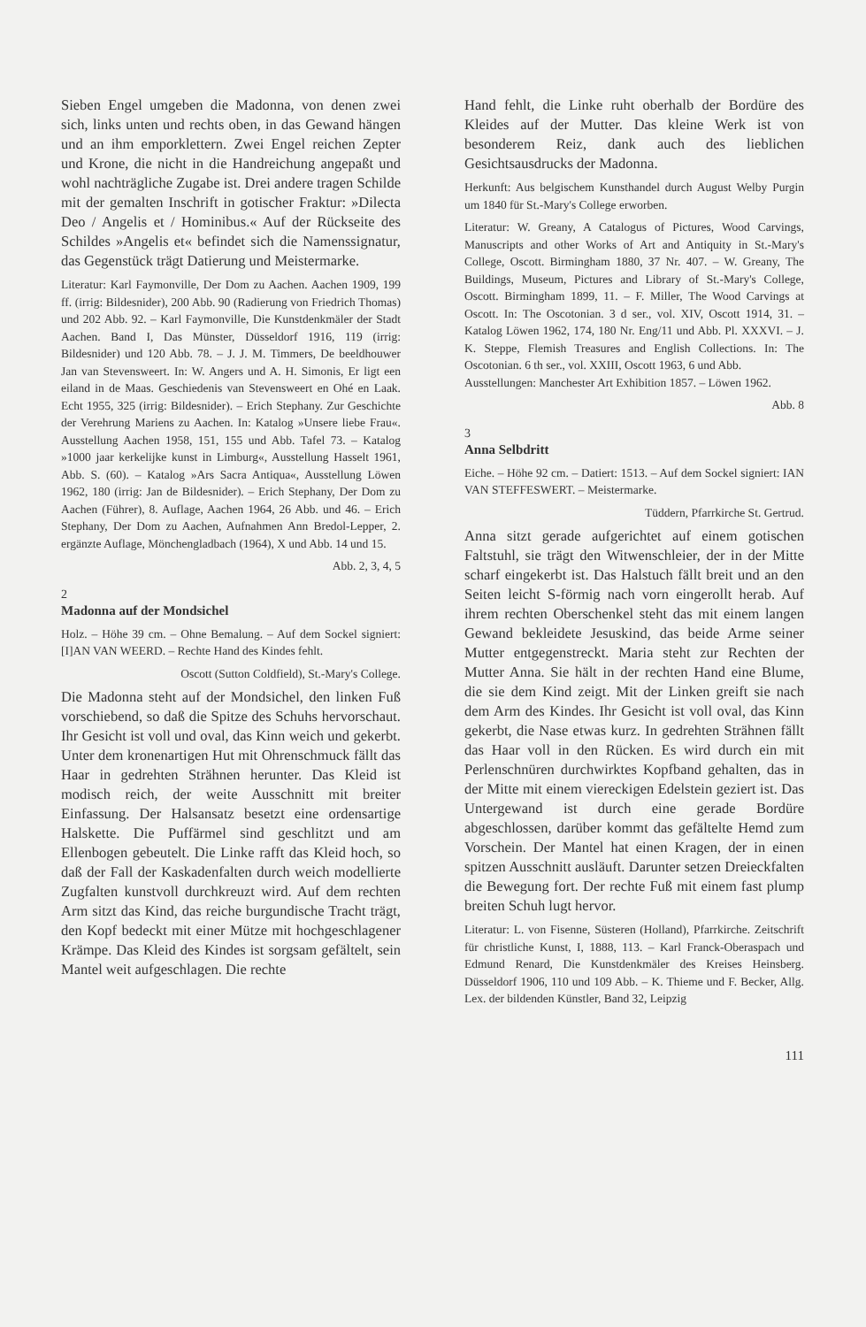Sieben Engel umgeben die Madonna, von denen zwei sich, links unten und rechts oben, in das Gewand hängen und an ihm emporklettern. Zwei Engel reichen Zepter und Krone, die nicht in die Handreichung angepaßt und wohl nachträgliche Zugabe ist. Drei andere tragen Schilde mit der gemalten Inschrift in gotischer Fraktur: »Dilecta Deo / Angelis et / Hominibus.« Auf der Rückseite des Schildes »Angelis et« befindet sich die Namenssignatur, das Gegenstück trägt Datierung und Meistermarke.
Literatur: Karl Faymonville, Der Dom zu Aachen. Aachen 1909, 199 ff. (irrig: Bildesnider), 200 Abb. 90 (Radierung von Friedrich Thomas) und 202 Abb. 92. – Karl Faymonville, Die Kunstdenkmäler der Stadt Aachen. Band I, Das Münster, Düsseldorf 1916, 119 (irrig: Bildesnider) und 120 Abb. 78. – J. J. M. Timmers, De beeldhouwer Jan van Stevensweert. In: W. Angers und A. H. Simonis, Er ligt een eiland in de Maas. Geschiedenis van Stevensweert en Ohé en Laak. Echt 1955, 325 (irrig: Bildesnider). – Erich Stephany. Zur Geschichte der Verehrung Mariens zu Aachen. In: Katalog »Unsere liebe Frau«. Ausstellung Aachen 1958, 151, 155 und Abb. Tafel 73. – Katalog »1000 jaar kerkelijke kunst in Limburg«, Ausstellung Hasselt 1961, Abb. S. (60). – Katalog »Ars Sacra Antiqua«, Ausstellung Löwen 1962, 180 (irrig: Jan de Bildesnider). – Erich Stephany, Der Dom zu Aachen (Führer), 8. Auflage, Aachen 1964, 26 Abb. und 46. – Erich Stephany, Der Dom zu Aachen, Aufnahmen Ann Bredol-Lepper, 2. ergänzte Auflage, Mönchengladbach (1964), X und Abb. 14 und 15.
Abb. 2, 3, 4, 5
2
Madonna auf der Mondsichel
Holz. – Höhe 39 cm. – Ohne Bemalung. – Auf dem Sockel signiert: [I]AN VAN WEERD. – Rechte Hand des Kindes fehlt.
Oscott (Sutton Coldfield), St.-Mary's College.
Die Madonna steht auf der Mondsichel, den linken Fuß vorschiebend, so daß die Spitze des Schuhs hervorschaut. Ihr Gesicht ist voll und oval, das Kinn weich und gekerbt. Unter dem kronenartigen Hut mit Ohrenschmuck fällt das Haar in gedrehten Strähnen herunter. Das Kleid ist modisch reich, der weite Ausschnitt mit breiter Einfassung. Der Halsansatz besetzt eine ordensartige Halskette. Die Puffärmel sind geschlitzt und am Ellenbogen gebeutelt. Die Linke rafft das Kleid hoch, so daß der Fall der Kaskadenfalten durch weich modellierte Zugfalten kunstvoll durchkreuzt wird. Auf dem rechten Arm sitzt das Kind, das reiche burgundische Tracht trägt, den Kopf bedeckt mit einer Mütze mit hochgeschlagener Krämpe. Das Kleid des Kindes ist sorgsam gefältelt, sein Mantel weit aufgeschlagen. Die rechte
Hand fehlt, die Linke ruht oberhalb der Bordüre des Kleides auf der Mutter. Das kleine Werk ist von besonderem Reiz, dank auch des lieblichen Gesichtsausdrucks der Madonna.
Herkunft: Aus belgischem Kunsthandel durch August Welby Purgin um 1840 für St.-Mary's College erworben.
Literatur: W. Greany, A Catalogus of Pictures, Wood Carvings, Manuscripts and other Works of Art and Antiquity in St.-Mary's College, Oscott. Birmingham 1880, 37 Nr. 407. – W. Greany, The Buildings, Museum, Pictures and Library of St.-Mary's College, Oscott. Birmingham 1899, 11. – F. Miller, The Wood Carvings at Oscott. In: The Oscotonian. 3 d ser., vol. XIV, Oscott 1914, 31. – Katalog Löwen 1962, 174, 180 Nr. Eng/11 und Abb. Pl. XXXVI. – J. K. Steppe, Flemish Treasures and English Collections. In: The Oscotonian. 6 th ser., vol. XXIII, Oscott 1963, 6 und Abb.
Ausstellungen: Manchester Art Exhibition 1857. – Löwen 1962.
Abb. 8
3
Anna Selbdritt
Eiche. – Höhe 92 cm. – Datiert: 1513. – Auf dem Sockel signiert: IAN VAN STEFFESWERT. – Meistermarke.
Tüddern, Pfarrkirche St. Gertrud.
Anna sitzt gerade aufgerichtet auf einem gotischen Faltstuhl, sie trägt den Witwenschleier, der in der Mitte scharf eingekerbt ist. Das Halstuch fällt breit und an den Seiten leicht S-förmig nach vorn eingerollt herab. Auf ihrem rechten Oberschenkel steht das mit einem langen Gewand bekleidete Jesuskind, das beide Arme seiner Mutter entgegenstreckt. Maria steht zur Rechten der Mutter Anna. Sie hält in der rechten Hand eine Blume, die sie dem Kind zeigt. Mit der Linken greift sie nach dem Arm des Kindes. Ihr Gesicht ist voll oval, das Kinn gekerbt, die Nase etwas kurz. In gedrehten Strähnen fällt das Haar voll in den Rücken. Es wird durch ein mit Perlenschnüren durchwirktes Kopfband gehalten, das in der Mitte mit einem viereckigen Edelstein geziert ist. Das Untergewand ist durch eine gerade Bordüre abgeschlossen, darüber kommt das gefältelte Hemd zum Vorschein. Der Mantel hat einen Kragen, der in einen spitzen Ausschnitt ausläuft. Darunter setzen Dreieckfalten die Bewegung fort. Der rechte Fuß mit einem fast plump breiten Schuh lugt hervor.
Literatur: L. von Fisenne, Süsteren (Holland), Pfarrkirche. Zeitschrift für christliche Kunst, I, 1888, 113. – Karl Franck-Oberaspach und Edmund Renard, Die Kunstdenkmäler des Kreises Heinsberg. Düsseldorf 1906, 110 und 109 Abb. – K. Thieme und F. Becker, Allg. Lex. der bildenden Künstler, Band 32, Leipzig
111